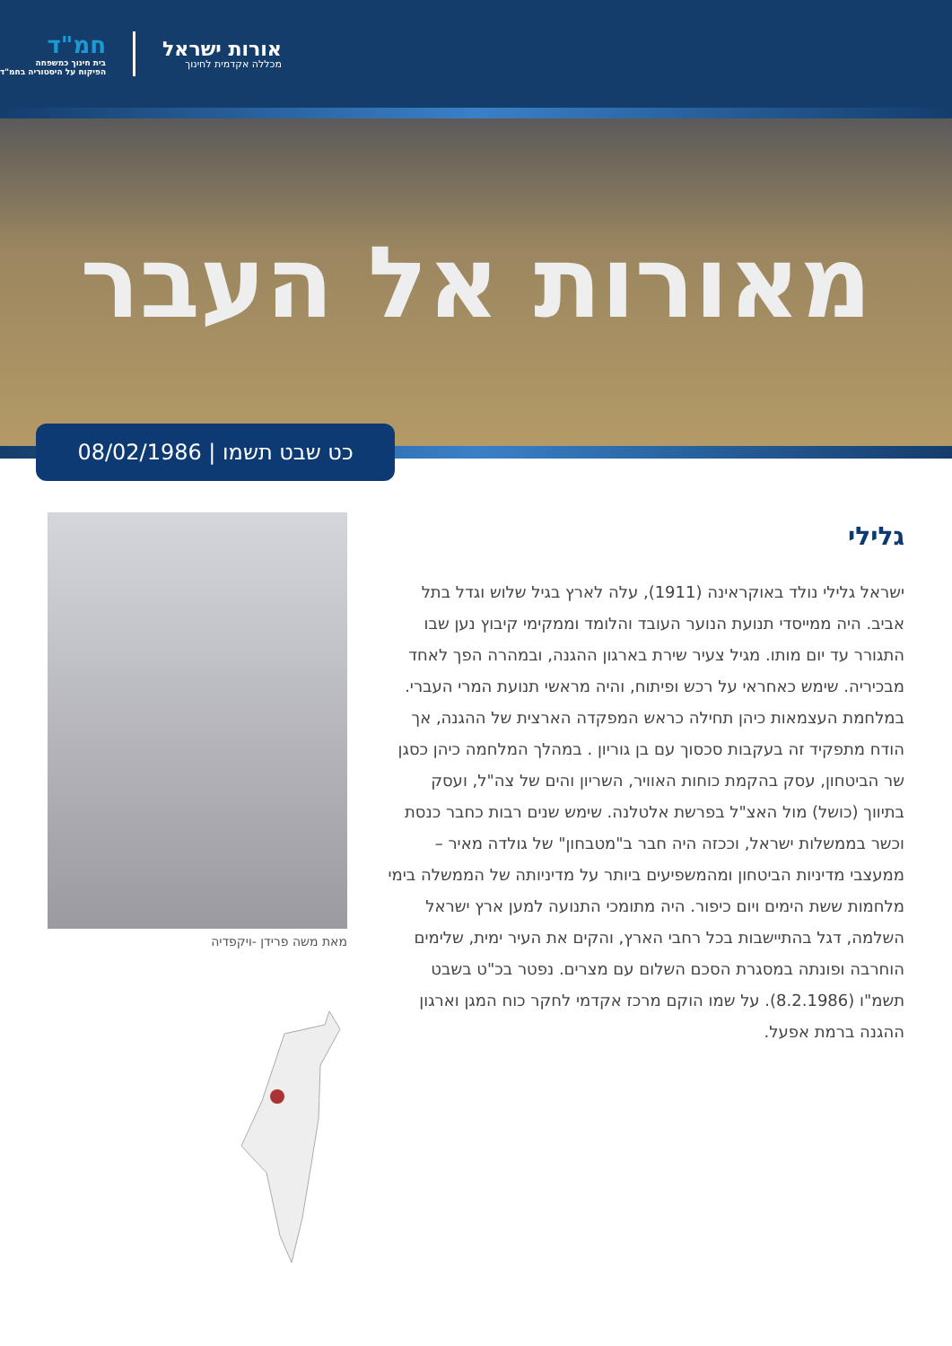אורות ישראל
מכללה אקדמית לחינוך
חמ"ד
בית חינוך כמשפחה
הפיקוח על היסטוריה בחמ"ד
מאורות אל העבר
כט שבט תשמו | 08/02/1986
גלילי
ישראל גלילי נולד באוקראינה (1911), עלה לארץ בגיל שלוש וגדל בתל אביב. היה ממייסדי תנועת הנוער העובד והלומד וממקימי קיבוץ נען שבו התגורר עד יום מותו. מגיל צעיר שירת בארגון ההגנה, ובמהרה הפך לאחד מבכיריה. שימש כאחראי על רכש ופיתוח, והיה מראשי תנועת המרי העברי. במלחמת העצמאות כיהן תחילה כראש המפקדה הארצית של ההגנה, אך הודח מתפקיד זה בעקבות סכסוך עם בן גוריון . במהלך המלחמה כיהן כסגן שר הביטחון, עסק בהקמת כוחות האוויר, השריון והים של צה"ל, ועסק בתיווך (כושל) מול האצ"ל בפרשת אלטלנה. שימש שנים רבות כחבר כנסת וכשר בממשלות ישראל, וככזה היה חבר ב"מטבחון" של גולדה מאיר – ממעצבי מדיניות הביטחון ומהמשפיעים ביותר על מדיניותה של הממשלה בימי מלחמות ששת הימים ויום כיפור. היה מתומכי התנועה למען ארץ ישראל השלמה, דגל בהתיישבות בכל רחבי הארץ, והקים את העיר ימית, שלימים הוחרבה ופונתה במסגרת הסכם השלום עם מצרים. נפטר בכ"ט בשבט תשמ"ו (8.2.1986). על שמו הוקם מרכז אקדמי לחקר כוח המגן וארגון ההגנה ברמת אפעל.
מאת משה פרידן -ויקפדיה